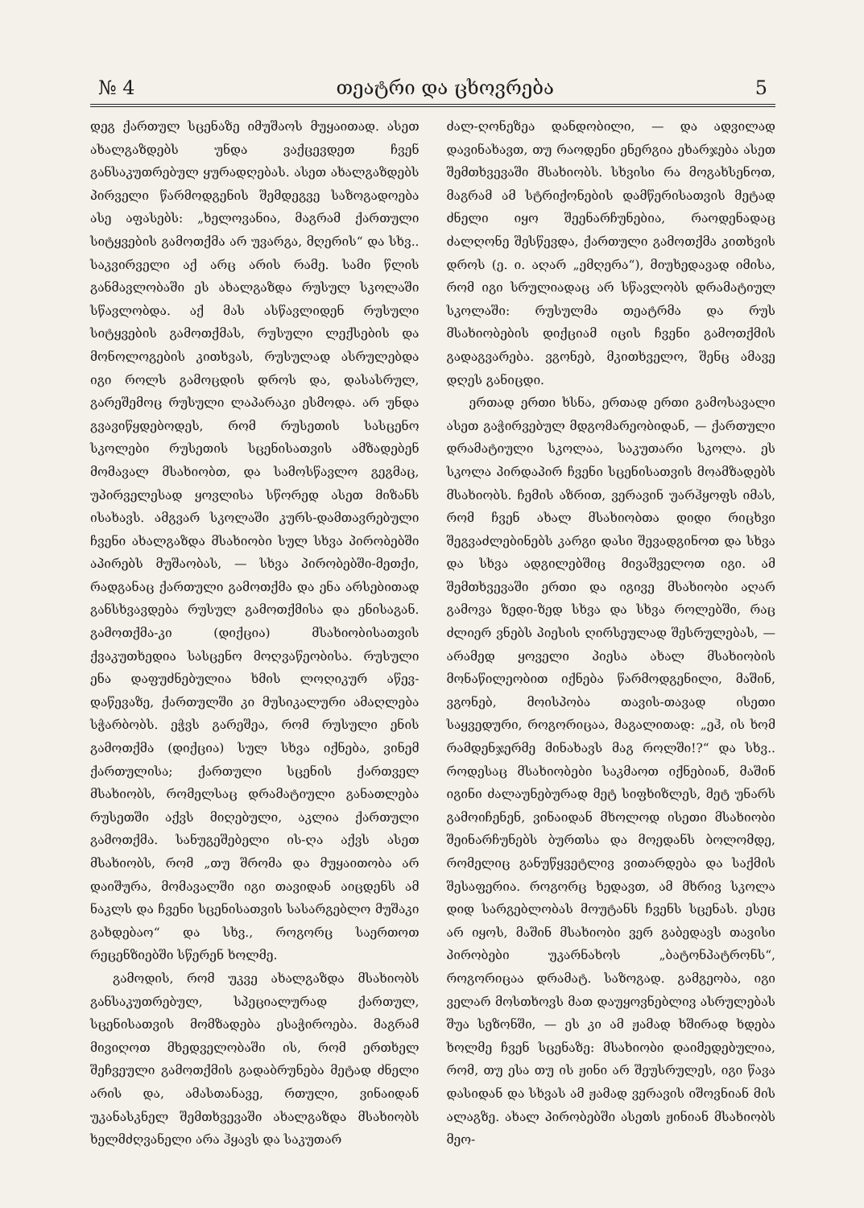№ 4 თეატრი და ცხოვრება 5
დეგ ქართულ სცენაზე იმუშაოს მუყაითად. ასეთ ახალგაზდებს უნდა ვაქცევდეთ ჩვენ განსაკუთრებულ ყურადღებას. ასეთ ახალგაზდებს პირველი წარმოდგენის შემდეგვე საზოგადოება ასე აფასებს: „ხელოვანია, მაგრამ ქართული სიტყვების გამოთქმა არ უვარგა, მღერის“ და სხვ.. საკვირველი აქ არც არის რამე. სამი წლის განმავლობაში ეს ახალგაზდა რუსულ სკოლაში სწავლობდა. აქ მას ასწავლიდენ რუსული სიტყვების გამოთქმას, რუსული ლექსების და მონოლოგების კითხვას, რუსულად ასრულებდა იგი როლს გამოცდის დროს და, დასასრულ, გარეშემოც რუსული ლაპარაკი ესმოდა. არ უნდა გვავიწყდებოდეს, რომ რუსეთის სასცენო სკოლები რუსეთის სცენისათვის ამზადებენ მომავალ მსახიობთ, და სამოსწავლო გეგმაც, უპირველესად ყოვლისა სწორედ ასეთ მიზანს ისახავს. ამგვარ სკოლაში კურს-დამთავრებული ჩვენი ახალგაზდა მსახიობი სულ სხვა პირობებში აპირებს მუშაობას, — სხვა პირობებში-მეთქი, რადგანაც ქართული გამოთქმა და ენა არსებითად განსხვავდება რუსულ გამოთქმისა და ენისაგან. გამოთქმა-კი (დიქცია) მსახიობისათვის ქვაკუთხედია სასცენო მოღვაწეობისა. რუსული ენა დაფუძნებულია ხმის ლოღიკურ აწევ-დაწევაზე, ქართულში კი მუსიკალური ამაღლება სჭარბობს. ეჭვს გარეშეა, რომ რუსული ენის გამოთქმა (დიქცია) სულ სხვა იქნება, ვინემ ქართულისა; ქართული სცენის ქართველ მსახიობს, რომელსაც დრამატიული განათლება რუსეთში აქვს მიღებული, აკლია ქართული გამოთქმა. სანუგეშებელი ის-ღა აქვს ასეთ მსახიობს, რომ „თუ შრომა და მუყაითობა არ დაიშურა, მომავალში იგი თავიდან აიცდენს ამ ნაკლს და ჩვენი სცენისათვის სასარგებლო მუშაკი გახდებაო“ და სხვ., როგორც საერთოთ რეცენზიებში სწერენ ხოლმე.
გამოდის, რომ უკვე ახალგაზდა მსახიობს განსაკუთრებულ, სპეციალურად ქართულ, სცენისათვის მომზადება ესაჭიროება. მაგრამ მივიღოთ მხედველობაში ის, რომ ერთხელ შეჩვეული გამოთქმის გადაბრუნება მეტად ძნელი არის და, ამასთანავე, რთული, ვინაიდან უკანასკნელ შემთხვევაში ახალგაზდა მსახიობს ხელმძღვანელი არა ჰყავს და საკუთარ
ძალ-ღონეზეა დანდობილი, — და ადვილად დავინახავთ, თუ რაოდენი ენერგია ეხარჯება ასეთ შემთხვევაში მსახიობს. სხვისი რა მოგახსენოთ, მაგრამ ამ სტრიქონების დამწერისათვის მეტად ძნელი იყო შეენარჩუნებია, რაოდენადაც ძალღონე შესწევდა, ქართული გამოთქმა კითხვის დროს (ე. ი. აღარ „ემღერა“), მიუხედავად იმისა, რომ იგი სრულიადაც არ სწავლობს დრამატიულ სკოლაში: რუსულმა თეატრმა და რუს მსახიობების დიქციამ იცის ჩვენი გამოთქმის გადაგვარება. ვგონებ, მკითხველო, შენც ამავე დღეს განიცდი.
ერთად ერთი ხსნა, ერთად ერთი გამოსავალი ასეთ გაჭირვებულ მდგომარეობიდან, — ქართული დრამატიული სკოლაა, საკუთარი სკოლა. ეს სკოლა პირდაპირ ჩვენი სცენისათვის მოამზადებს მსახიობს. ჩემის აზრით, ვერავინ უარჰყოფს იმას, რომ ჩვენ ახალ მსახიობთა დიდი რიცხვი შეგვაძლებინებს კარგი დასი შევადგინოთ და სხვა და სხვა ადგილებშიც მივაშველოთ იგი. ამ შემთხვევაში ერთი და იგივე მსახიობი აღარ გამოვა ზედი-ზედ სხვა და სხვა როლებში, რაც ძლიერ ვნებს პიესის ღირსეულად შესრულებას, — არამედ ყოველი პიესა ახალ მსახიობის მონაწილეობით იქნება წარმოდგენილი, მაშინ, ვგონებ, მოისპობა თავის-თავად ისეთი საყვედური, როგორიცაა, მაგალითად: „ეჰ, ის ხომ რამდენჯერმე მინახავს მაგ როლში!?“ და სხვ.. როდესაც მსახიობები საკმაოთ იქნებიან, მაშინ იგინი ძალაუნებურად მეტ სიფხიზლეს, მეტ უნარს გამოიჩენენ, ვინაიდან მხოლოდ ისეთი მსახიობი შეინარჩუნებს ბურთსა და მოედანს ბოლომდე, რომელიც განუწყვეტლივ ვითარდება და საქმის შესაფერია. როგორც ხედავთ, ამ მხრივ სკოლა დიდ სარგებლობას მოუტანს ჩვენს სცენას. ესეც არ იყოს, მაშინ მსახიობი ვერ გაბედავს თავისი პირობები უკარნახოს „ბატონპატრონს“, როგორიცაა დრამატ. საზოგად. გამგეობა, იგი ველარ მოსთხოვს მათ დაუყოვნებლივ ასრულებას შუა სეზონში, — ეს კი ამ ჟამად ხშირად ხდება ხოლმე ჩვენ სცენაზე: მსახიობი დაიმედებულია, რომ, თუ ესა თუ ის ჟინი არ შეუსრულეს, იგი წავა დასიდან და სხვას ამ ჟამად ვერავის იშოვნიან მის ალაგზე. ახალ პირობებში ასეთს ჟინიან მსახიობს მეო-